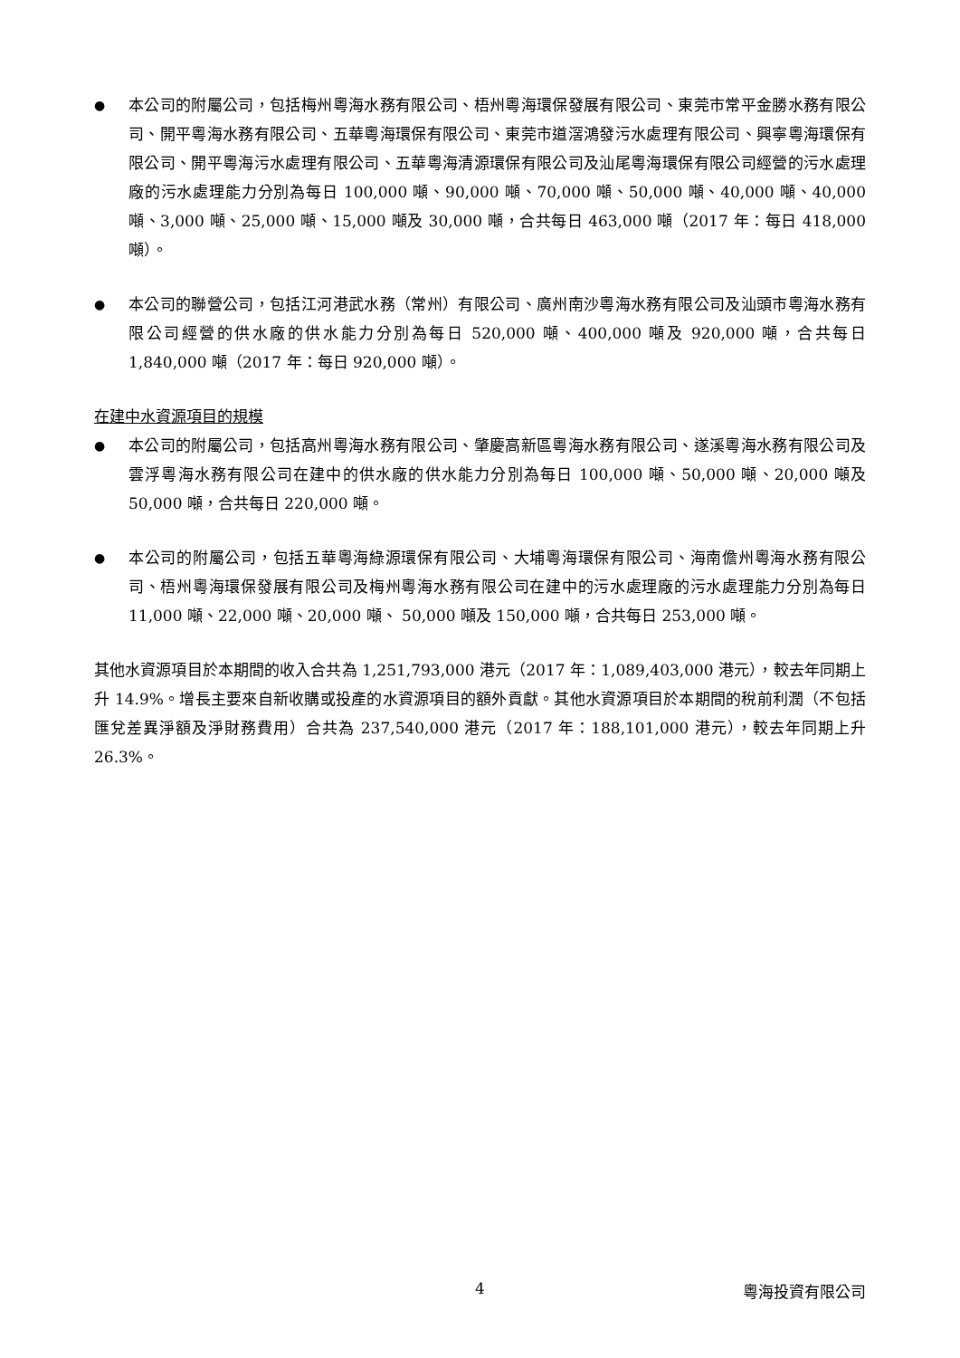● 本公司的附屬公司，包括梅州粵海水務有限公司、梧州粵海環保發展有限公司、東莞市常平金勝水務有限公司、開平粵海水務有限公司、五華粵海環保有限公司、東莞市道滘鴻發污水處理有限公司、興寧粵海環保有限公司、開平粵海污水處理有限公司、五華粵海清源環保有限公司及汕尾粵海環保有限公司經營的污水處理廠的污水處理能力分別為每日 100,000 噸、90,000 噸、70,000 噸、50,000 噸、40,000 噸、40,000 噸、3,000 噸、25,000 噸、15,000 噸及 30,000 噸，合共每日 463,000 噸（2017 年：每日 418,000 噸）。
● 本公司的聯營公司，包括江河港武水務（常州）有限公司、廣州南沙粵海水務有限公司及汕頭市粵海水務有限公司經營的供水廠的供水能力分別為每日 520,000 噸、400,000 噸及 920,000 噸，合共每日 1,840,000 噸（2017 年：每日 920,000 噸）。
在建中水資源項目的規模
● 本公司的附屬公司，包括高州粵海水務有限公司、肇慶高新區粵海水務有限公司、遂溪粵海水務有限公司及雲浮粵海水務有限公司在建中的供水廠的供水能力分別為每日 100,000 噸、50,000 噸、20,000 噸及 50,000 噸，合共每日 220,000 噸。
● 本公司的附屬公司，包括五華粵海綠源環保有限公司、大埔粵海環保有限公司、海南儋州粵海水務有限公司、梧州粵海環保發展有限公司及梅州粵海水務有限公司在建中的污水處理廠的污水處理能力分別為每日 11,000 噸、22,000 噸、20,000 噸、 50,000 噸及 150,000 噸，合共每日 253,000 噸。
其他水資源項目於本期間的收入合共為 1,251,793,000 港元（2017 年：1,089,403,000 港元），較去年同期上升 14.9%。增長主要來自新收購或投產的水資源項目的額外貢獻。其他水資源項目於本期間的稅前利潤（不包括匯兌差異淨額及淨財務費用）合共為 237,540,000 港元（2017 年：188,101,000 港元），較去年同期上升 26.3%。
4 粵海投資有限公司